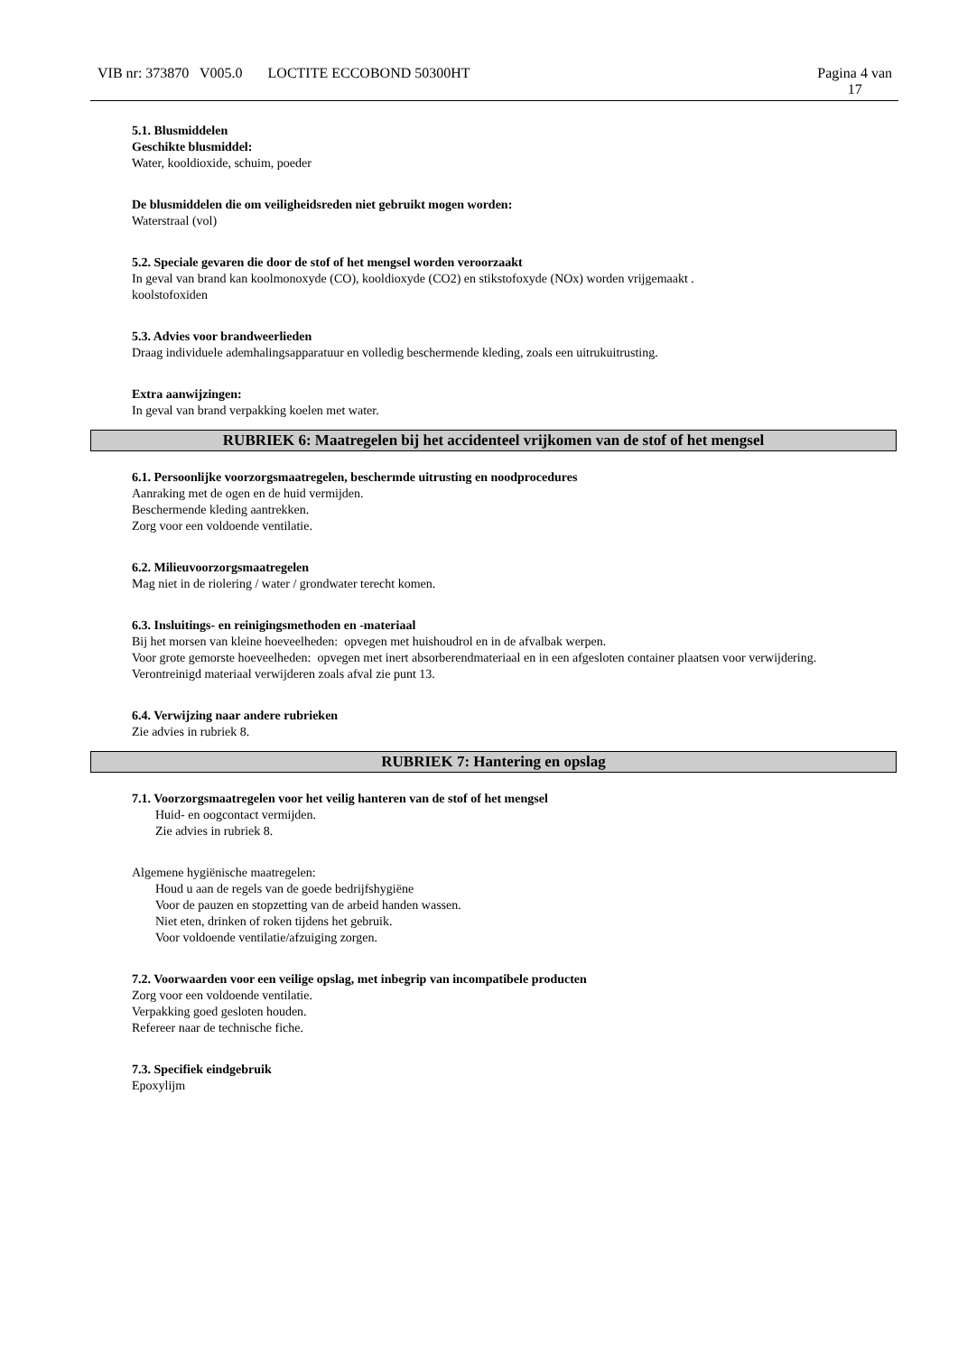VIB nr: 373870 V005.0 LOCTITE ECCOBOND 50300HT
Pagina 4 van
17
5.1. Blusmiddelen
Geschikte blusmiddel:
Water, kooldioxide, schuim, poeder
De blusmiddelen die om veiligheidsreden niet gebruikt mogen worden:
Waterstraal (vol)
5.2. Speciale gevaren die door de stof of het mengsel worden veroorzaakt
In geval van brand kan koolmonoxyde (CO), kooldioxyde (CO2) en stikstofoxyde (NOx) worden vrijgemaakt .
koolstofoxiden
5.3. Advies voor brandweerlieden
Draag individuele ademhalingsapparatuur en volledig beschermende kleding, zoals een uitrukuitrusting.
Extra aanwijzingen:
In geval van brand verpakking koelen met water.
RUBRIEK 6: Maatregelen bij het accidenteel vrijkomen van de stof of het mengsel
6.1. Persoonlijke voorzorgsmaatregelen, beschermde uitrusting en noodprocedures
Aanraking met de ogen en de huid vermijden.
Beschermende kleding aantrekken.
Zorg voor een voldoende ventilatie.
6.2. Milieuvoorzorgsmaatregelen
Mag niet in de riolering / water / grondwater terecht komen.
6.3. Insluitings- en reinigingsmethoden en -materiaal
Bij het morsen van kleine hoeveelheden: opvegen met huishoudrol en in de afvalbak werpen.
Voor grote gemorste hoeveelheden: opvegen met inert absorberendmateriaal en in een afgesloten container plaatsen voor verwijdering.
Verontreinigd materiaal verwijderen zoals afval zie punt 13.
6.4. Verwijzing naar andere rubrieken
Zie advies in rubriek 8.
RUBRIEK 7: Hantering en opslag
7.1. Voorzorgsmaatregelen voor het veilig hanteren van de stof of het mengsel
Huid- en oogcontact vermijden.
Zie advies in rubriek 8.
Algemene hygiënische maatregelen:
Houd u aan de regels van de goede bedrijfshygiëne
Voor de pauzen en stopzetting van de arbeid handen wassen.
Niet eten, drinken of roken tijdens het gebruik.
Voor voldoende ventilatie/afzuiging zorgen.
7.2. Voorwaarden voor een veilige opslag, met inbegrip van incompatibele producten
Zorg voor een voldoende ventilatie.
Verpakking goed gesloten houden.
Refereer naar de technische fiche.
7.3. Specifiek eindgebruik
Epoxylijm